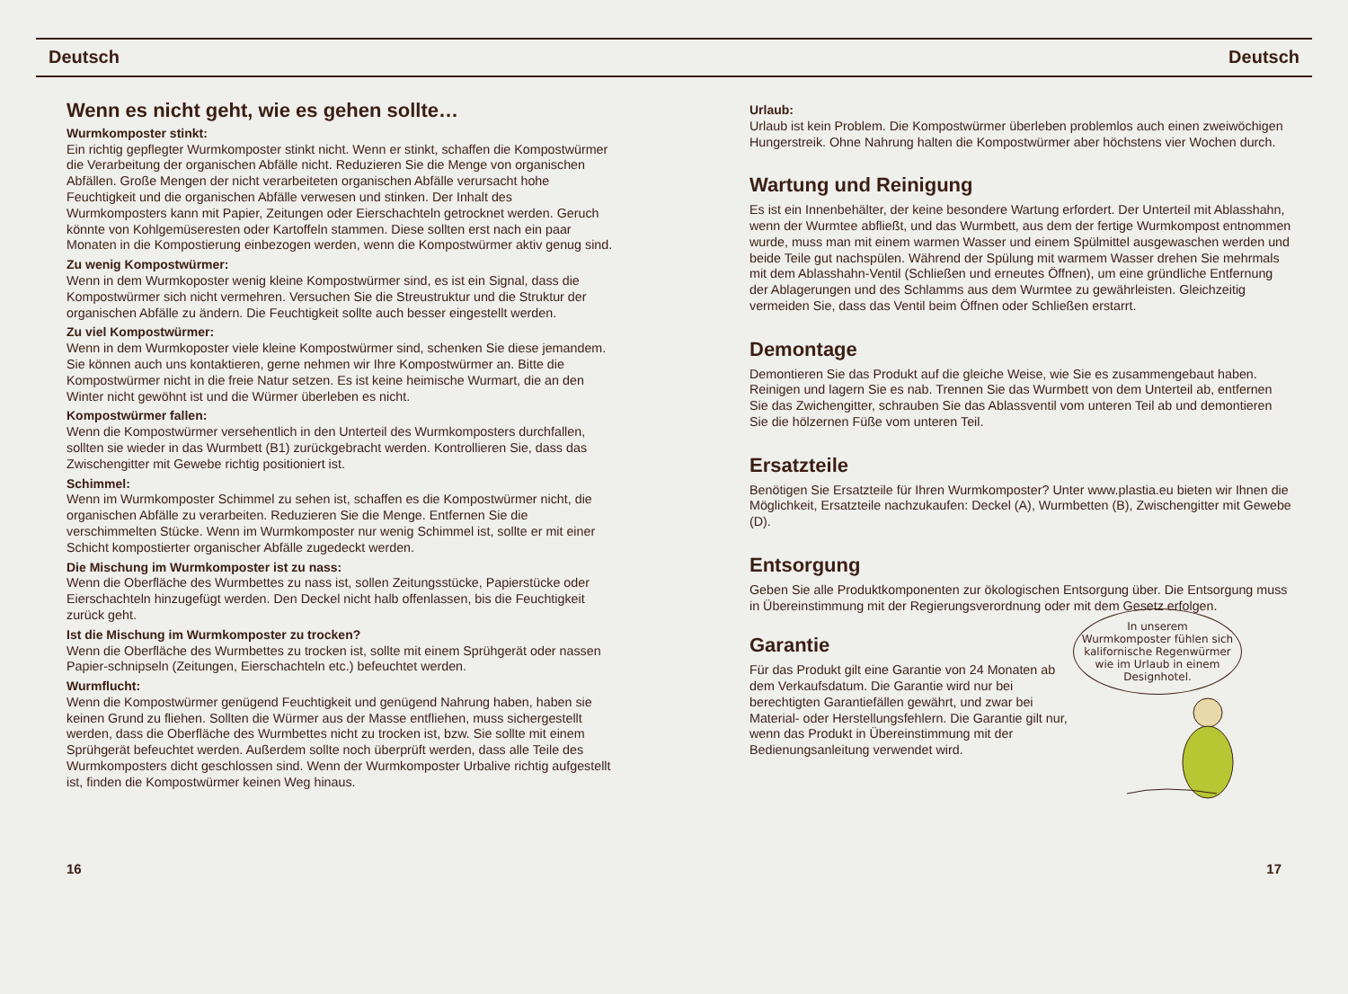Deutsch Deutsch
Wenn es nicht geht, wie es gehen sollte…
Wurmkomposter stinkt:
Ein richtig gepflegter Wurmkomposter stinkt nicht. Wenn er stinkt, schaffen die Kompostwürmer die Verarbeitung der organischen Abfälle nicht. Reduzieren Sie die Menge von organischen Abfällen. Große Mengen der nicht verarbeiteten organischen Abfälle verursacht hohe Feuchtigkeit und die organischen Abfälle verwesen und stinken. Der Inhalt des Wurmkomposters kann mit Papier, Zeitungen oder Eierschachteln getrocknet werden. Geruch könnte von Kohlgemüseresten oder Kartoffeln stammen. Diese sollten erst nach ein paar Monaten in die Kompostierung einbezogen werden, wenn die Kompostwürmer aktiv genug sind.
Zu wenig Kompostwürmer:
Wenn in dem Wurmkoposter wenig kleine Kompostwürmer sind, es ist ein Signal, dass die Kompostwürmer sich nicht vermehren. Versuchen Sie die Streustruktur und die Struktur der organischen Abfälle zu ändern. Die Feuchtigkeit sollte auch besser eingestellt werden.
Zu viel Kompostwürmer:
Wenn in dem Wurmkoposter viele kleine Kompostwürmer sind, schenken Sie diese jemandem. Sie können auch uns kontaktieren, gerne nehmen wir Ihre Kompostwürmer an. Bitte die Kompostwürmer nicht in die freie Natur setzen. Es ist keine heimische Wurmart, die an den Winter nicht gewöhnt ist und die Würmer überleben es nicht.
Kompostwürmer fallen:
Wenn die Kompostwürmer versehentlich in den Unterteil des Wurmkomposters durchfallen, sollten sie wieder in das Wurmbett (B1) zurückgebracht werden. Kontrollieren Sie, dass das Zwischengitter mit Gewebe richtig positioniert ist.
Schimmel:
Wenn im Wurmkomposter Schimmel zu sehen ist, schaffen es die Kompostwürmer nicht, die organischen Abfälle zu verarbeiten. Reduzieren Sie die Menge. Entfernen Sie die verschimmelten Stücke. Wenn im Wurmkomposter nur wenig Schimmel ist, sollte er mit einer Schicht kompostierter organischer Abfälle zugedeckt werden.
Die Mischung im Wurmkomposter ist zu nass:
Wenn die Oberfläche des Wurmbettes zu nass ist, sollen Zeitungsstücke, Papierstücke oder Eierschachteln hinzugefügt werden. Den Deckel nicht halb offenlassen, bis die Feuchtigkeit zurück geht.
Ist die Mischung im Wurmkomposter zu trocken?
Wenn die Oberfläche des Wurmbettes zu trocken ist, sollte mit einem Sprühgerät oder nassen Papier-schnipseln (Zeitungen, Eierschachteln etc.) befeuchtet werden.
Wurmflucht:
Wenn die Kompostwürmer genügend Feuchtigkeit und genügend Nahrung haben, haben sie keinen Grund zu fliehen. Sollten die Würmer aus der Masse entfliehen, muss sichergestellt werden, dass die Oberfläche des Wurmbettes nicht zu trocken ist, bzw. Sie sollte mit einem Sprühgerät befeuchtet werden. Außerdem sollte noch überprüft werden, dass alle Teile des Wurmkomposters dicht geschlossen sind. Wenn der Wurmkomposter Urbalive richtig aufgestellt ist, finden die Kompostwürmer keinen Weg hinaus.
Urlaub:
Urlaub ist kein Problem. Die Kompostwürmer überleben problemlos auch einen zweiwöchigen Hungerstreik. Ohne Nahrung halten die Kompostwürmer aber höchstens vier Wochen durch.
Wartung und Reinigung
Es ist ein Innenbehälter, der keine besondere Wartung erfordert. Der Unterteil mit Ablasshahn, wenn der Wurmtee abfließt, und das Wurmbett, aus dem der fertige Wurmkompost entnommen wurde, muss man mit einem warmen Wasser und einem Spülmittel ausgewaschen werden und beide Teile gut nachspülen. Während der Spülung mit warmem Wasser drehen Sie mehrmals mit dem Ablasshahn-Ventil (Schließen und erneutes Öffnen), um eine gründliche Entfernung der Ablagerungen und des Schlamms aus dem Wurmtee zu gewährleisten. Gleichzeitig vermeiden Sie, dass das Ventil beim Öffnen oder Schließen erstarrt.
Demontage
Demontieren Sie das Produkt auf die gleiche Weise, wie Sie es zusammengebaut haben. Reinigen und lagern Sie es nab. Trennen Sie das Wurmbett von dem Unterteil ab, entfernen Sie das Zwichengitter, schrauben Sie das Ablassventil vom unteren Teil ab und demontieren Sie die hölzernen Füße vom unteren Teil.
Ersatzteile
Benötigen Sie Ersatzteile für Ihren Wurmkomposter? Unter www.plastia.eu bieten wir Ihnen die Möglichkeit, Ersatzteile nachzukaufen: Deckel (A), Wurmbetten (B), Zwischengitter mit Gewebe (D).
Entsorgung
Geben Sie alle Produktkomponenten zur ökologischen Entsorgung über. Die Entsorgung muss in Übereinstimmung mit der Regierungsverordnung oder mit dem Gesetz erfolgen.
Garantie
Für das Produkt gilt eine Garantie von 24 Monaten ab dem Verkaufsdatum. Die Garantie wird nur bei berechtigten Garantiefällen gewährt, und zwar bei Material- oder Herstellungsfehlern. Die Garantie gilt nur, wenn das Produkt in Übereinstimmung mit der Bedienungsanleitung verwendet wird.
In unserem Wurmkomposter fühlen sich kalifornische Regenwürmer wie im Urlaub in einem Designhotel.
16 17